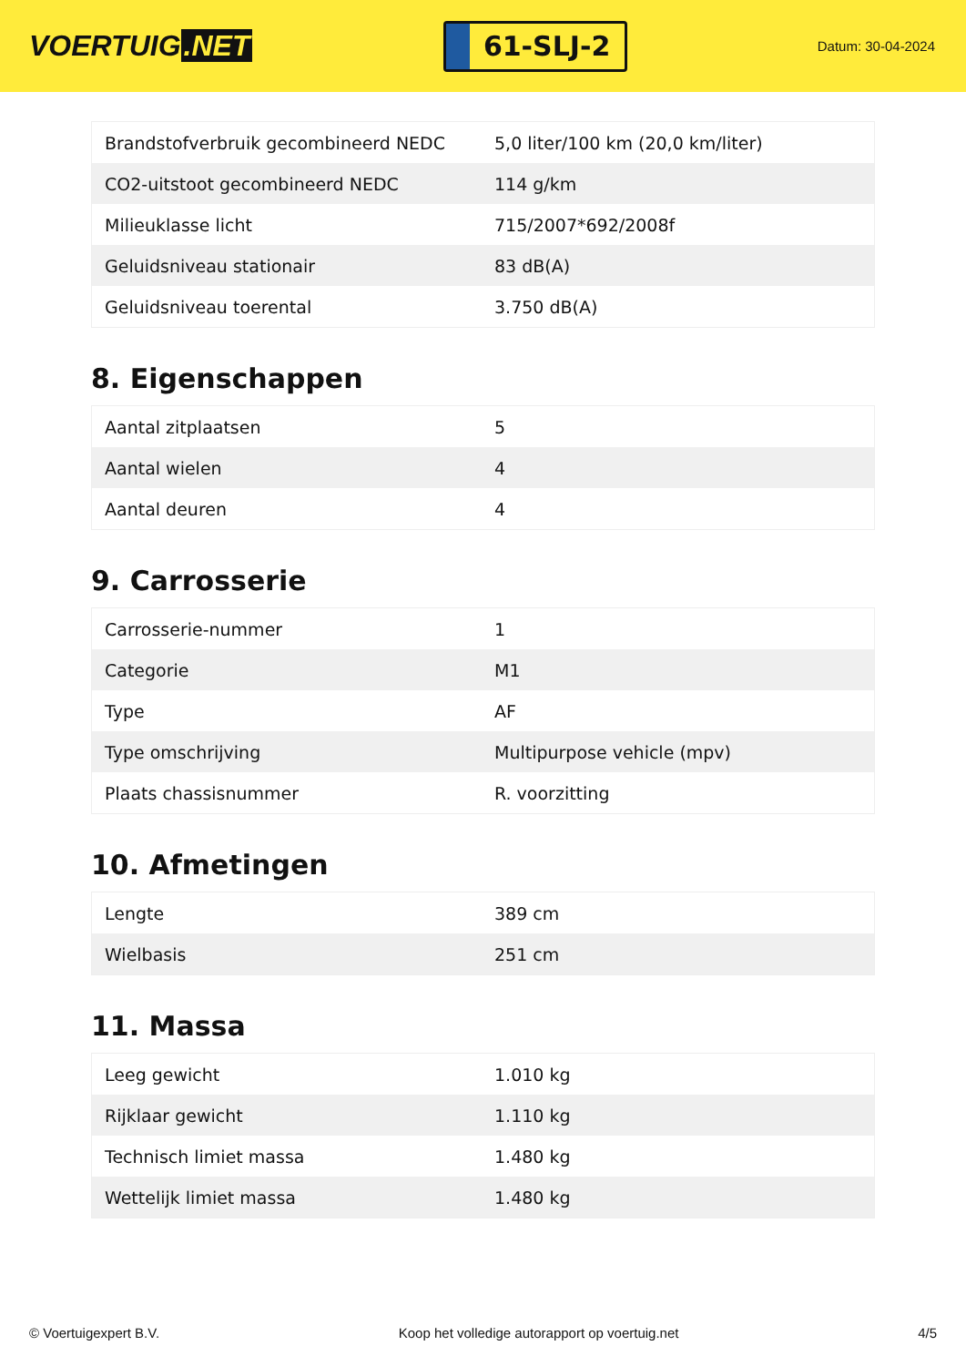VOERTUIG.NET
61-SLJ-2
Datum: 30-04-2024
| Brandstofverbruik gecombineerd NEDC | 5,0 liter/100 km (20,0 km/liter) |
| CO2-uitstoot gecombineerd NEDC | 114 g/km |
| Milieuklasse licht | 715/2007*692/2008f |
| Geluidsniveau stationair | 83 dB(A) |
| Geluidsniveau toerental | 3.750 dB(A) |
8. Eigenschappen
| Aantal zitplaatsen | 5 |
| Aantal wielen | 4 |
| Aantal deuren | 4 |
9. Carrosserie
| Carrosserie-nummer | 1 |
| Categorie | M1 |
| Type | AF |
| Type omschrijving | Multipurpose vehicle (mpv) |
| Plaats chassisnummer | R. voorzitting |
10. Afmetingen
| Lengte | 389 cm |
| Wielbasis | 251 cm |
11. Massa
| Leeg gewicht | 1.010 kg |
| Rijklaar gewicht | 1.110 kg |
| Technisch limiet massa | 1.480 kg |
| Wettelijk limiet massa | 1.480 kg |
© Voertuigexpert B.V. Koop het volledige autorapport op voertuig.net 4/5